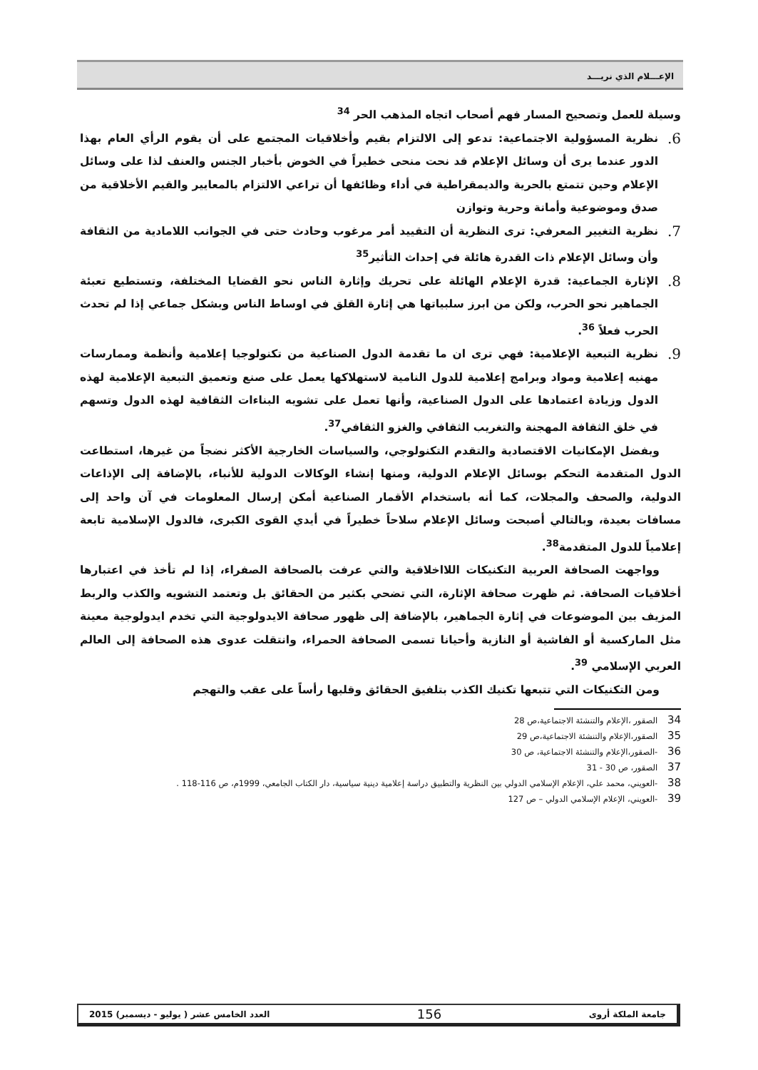الإعـــلام الذي نريـــد
وسيلة للعمل وتصحيح المسار فهم أصحاب اتجاه المذهب الحر <sup>34</sup>
6.
نظرية المسؤولية الاجتماعية: تدعو إلى الالتزام بقيم وأخلاقيات المجتمع على أن يقوم الرأي العام بهذا الدور عندما يرى أن وسائل الإعلام قد نحت منحى خطيراً في الخوض بأخبار الجنس والعنف لذا على وسائل الإعلام وحين تتمتع بالحرية والديمقراطية في أداء وظائفها أن تراعي الالتزام بالمعايير والقيم الأخلاقية من صدق وموضوعية وأمانة وحرية وتوازن
7.
نظرية التغيير المعرفي: ترى النظرية أن التقييد أمر مرغوب وحادث حتى في الجوانب اللامادية من الثقافة وأن وسائل الإعلام ذات القدرة هائلة في إحداث التأثير<sup>35</sup>
8.
الإثارة الجماعية: قدرة الإعلام الهائلة على تحريك وإثارة الناس نحو القضايا المختلفة، وتستطيع تعبئة الجماهير نحو الحرب، ولكن من ابرز سلبياتها هي إثارة القلق في اوساط الناس وبشكل جماعي إذا لم تحدث الحرب فعلاً <sup>36</sup>.
9.
نظرية التبعية الإعلامية: فهي ترى ان ما تقدمة الدول الصناعية من تكنولوجيا إعلامية وأنظمة وممارسات مهنيه إعلامية ومواد وبرامج إعلامية للدول النامية لاستهلاكها يعمل على صنع وتعميق التبعية الإعلامية لهذه الدول وزيادة اعتمادها على الدول الصناعية، وأنها تعمل على تشويه البناءات الثقافية لهذه الدول وتسهم في خلق الثقافة المهجنة والتغريب الثقافي والغزو الثقافي<sup>37</sup>.
وبفضل الإمكانيات الاقتصادية والتقدم التكنولوجي، والسياسات الخارجية الأكثر نضجاً من غيرها، استطاعت الدول المتقدمة التحكم بوسائل الإعلام الدولية، ومنها إنشاء الوكالات الدولية للأنباء، بالإضافة إلى الإذاعات الدولية، والصحف والمجلات، كما أنه باستخدام الأقمار الصناعية أمكن إرسال المعلومات في آن واحد إلى مسافات بعيدة، وبالتالي أصبحت وسائل الإعلام سلاحاً خطيراً في أيدي القوى الكبرى، فالدول الإسلامية تابعة إعلامياً للدول المتقدمة<sup>38</sup>.
وواجهت الصحافة العربية التكنيكات اللااخلاقية والتي عرفت بالصحافة الصفراء، إذا لم تأخذ في اعتبارها أخلاقيات الصحافة. ثم ظهرت صحافة الإثارة، التي تضحي بكثير من الحقائق بل وتعتمد التشويه والكذب والربط المزيف بين الموضوعات في إثارة الجماهير، بالإضافة إلى ظهور صحافة الايدولوجية التي تخدم ايدولوجية معينة مثل الماركسية أو الفاشية أو النازية وأحيانا تسمى الصحافة الحمراء، وانتقلت عدوى هذه الصحافة إلى العالم العربي الإسلامي <sup>39</sup>.
ومن التكنيكات التي تتبعها تكنيك الكذب بتلفيق الحقائق وقلبها رأساً على عقب والتهجم
34 الصقور ،الإعلام والتنشئة الاجتماعية،ص 28
35 الصقور،الإعلام والتنشئة الاجتماعية،ص 29
36 -الصقور،الإعلام والتنشئة الاجتماعية، ص 30
37 الصقور، ص 30 - 31
38 -العويني، محمد علي، الإعلام الإسلامي الدولي بين النظرية والتطبيق دراسة إعلامية دينية سياسية، دار الكتاب الجامعي، 1999م، ص 116-118 .
39 -العويني، الإعلام الإسلامي الدولي – ص 127
جامعة الملكة أروى 156 العدد الخامس عشر ( يوليو - ديسمبر) 2015